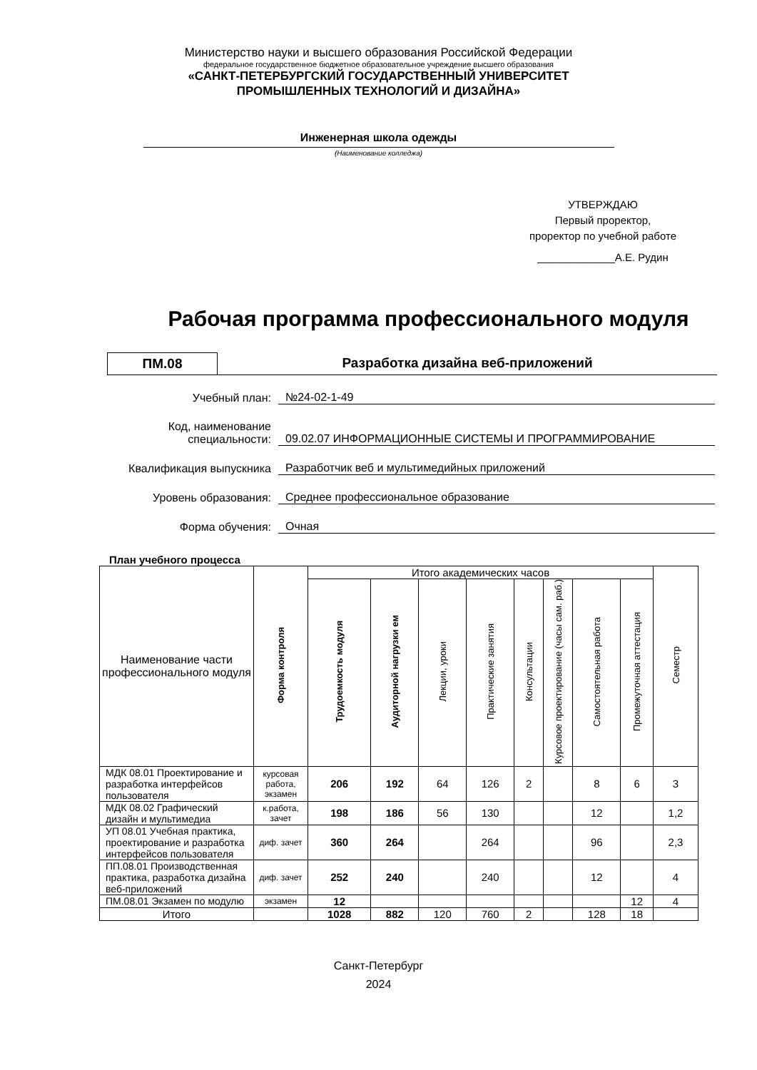Министерство науки и высшего образования Российской Федерации
федеральное государственное бюджетное образовательное учреждение высшего образования
«САНКТ-ПЕТЕРБУРГСКИЙ ГОСУДАРСТВЕННЫЙ УНИВЕРСИТЕТ
ПРОМЫШЛЕННЫХ ТЕХНОЛОГИЙ И ДИЗАЙНА»
Инженерная школа одежды
(Наименование колледжа)
УТВЕРЖДАЮ
Первый проректор,
проректор по учебной работе
_____________А.Е. Рудин
Рабочая программа профессионального модуля
ПМ.08 Разработка дизайна веб-приложений
Учебный план:
№24-02-1-49
Код, наименование специальности:
09.02.07 ИНФОРМАЦИОННЫЕ СИСТЕМЫ И ПРОГРАММИРОВАНИЕ
Квалификация выпускника
Разработчик веб и мультимедийных приложений
Уровень образования:
Среднее профессиональное образование
Форма обучения:
Очная
План учебного процесса
| Наименование части профессионального модуля | Форма контроля | Итого академических часов | | | | | | | | Семестр |
| --- | --- | --- | --- | --- | --- | --- | --- | --- | --- | --- |
| | | Трудоемкость модуля | Аудиторной нагрузки ем | Лекции, уроки | Практические занятия | Консультации | Курсовое проектирование (часы сам. раб.) | Самостоятельная работа | Промежуточная аттестация | |
| МДК 08.01 Проектирование и разработка интерфейсов пользователя | курсовая работа, экзамен | 206 | 192 | 64 | 126 | 2 | | 8 | 6 | 3 |
| МДК 08.02 Графический дизайн и мультимедиа | к.работа, зачет | 198 | 186 | 56 | 130 | | | 12 | | 1,2 |
| УП 08.01 Учебная практика, проектирование и разработка интерфейсов пользователя | диф. зачет | 360 | 264 | | 264 | | | 96 | | 2,3 |
| ПП.08.01 Производственная практика, разработка дизайна веб-приложений | диф. зачет | 252 | 240 | | 240 | | | 12 | | 4 |
| ПМ.08.01 Экзамен по модулю | экзамен | 12 | | | | | | | 12 | 4 |
| Итого | | 1028 | 882 | 120 | 760 | 2 | | 128 | 18 | |
Санкт-Петербург
2024